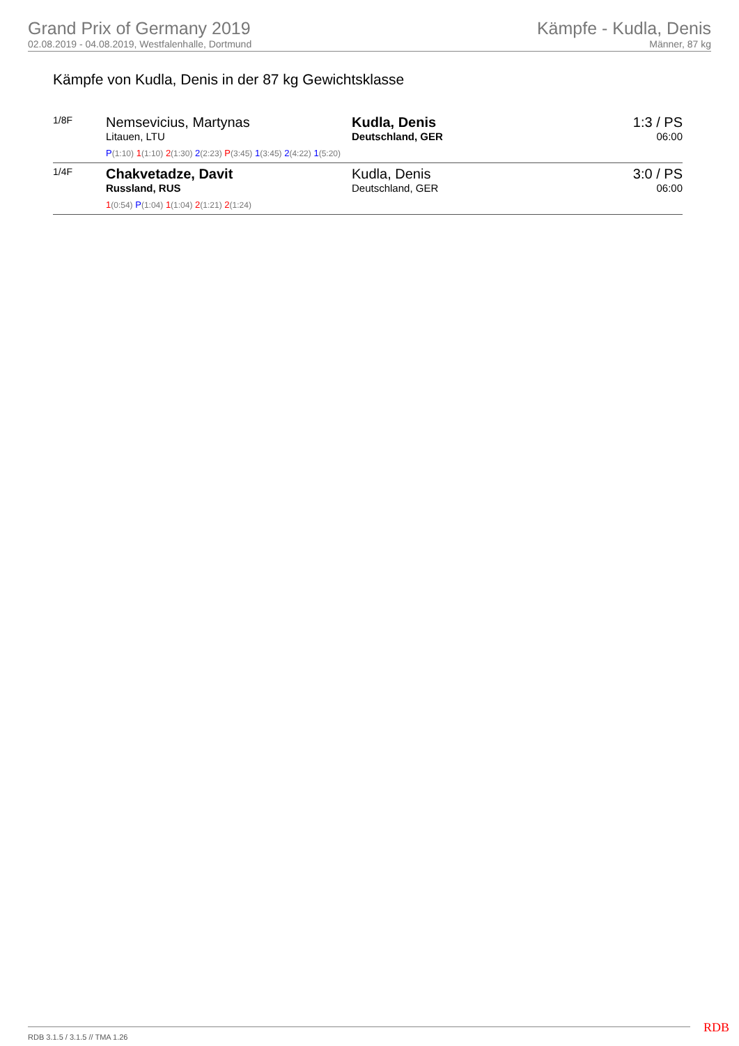Grand Prix of Germany 2019
02.08.2019 - 04.08.2019, Westfalenhalle, Dortmund
Kämpfe - Kudla, Denis
Männer, 87 kg
Kämpfe von Kudla, Denis in der 87 kg Gewichtsklasse
| 1/8F | Nemsevicius, Martynas Litauen, LTU | Kudla, Denis Deutschland, GER | 1:3 / PS 06:00 |
| | P (1:10) 1 (1:10) 2 (1:30) 2 (2:23) P (3:45) 1 (3:45) 2 (4:22) 1 (5:20) | | |
| 1/4F | Chakvetadze, Davit Russland, RUS | Kudla, Denis Deutschland, GER | 3:0 / PS 06:00 |
| | 1 (0:54) P (1:04) 1 (1:04) 2 (1:21) 2 (1:24) | | |
RDB 3.1.5 / 3.1.5 // TMA 1.26 RDB